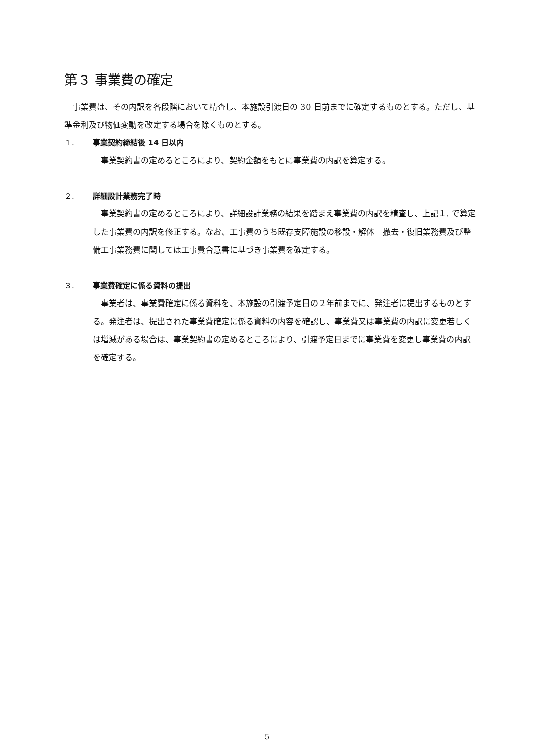第３ 事業費の確定
　事業費は、その内訳を各段階において精査し、本施設引渡日の 30 日前までに確定するものとする。ただし、基準金利及び物価変動を改定する場合を除くものとする。
１. 事業契約締結後 14 日以内
事業契約書の定めるところにより、契約金額をもとに事業費の内訳を算定する。
２. 詳細設計業務完了時
事業契約書の定めるところにより、詳細設計業務の結果を踏まえ事業費の内訳を精査し、上記１. で算定した事業費の内訳を修正する。なお、工事費のうち既存支障施設の移設・解体　撤去・復旧業務費及び整備工事業務費に関しては工事費合意書に基づき事業費を確定する。
３. 事業費確定に係る資料の提出
事業者は、事業費確定に係る資料を、本施設の引渡予定日の２年前までに、発注者に提出するものとする。発注者は、提出された事業費確定に係る資料の内容を確認し、事業費又は事業費の内訳に変更若しくは増減がある場合は、事業契約書の定めるところにより、引渡予定日までに事業費を変更し事業費の内訳を確定する。
5